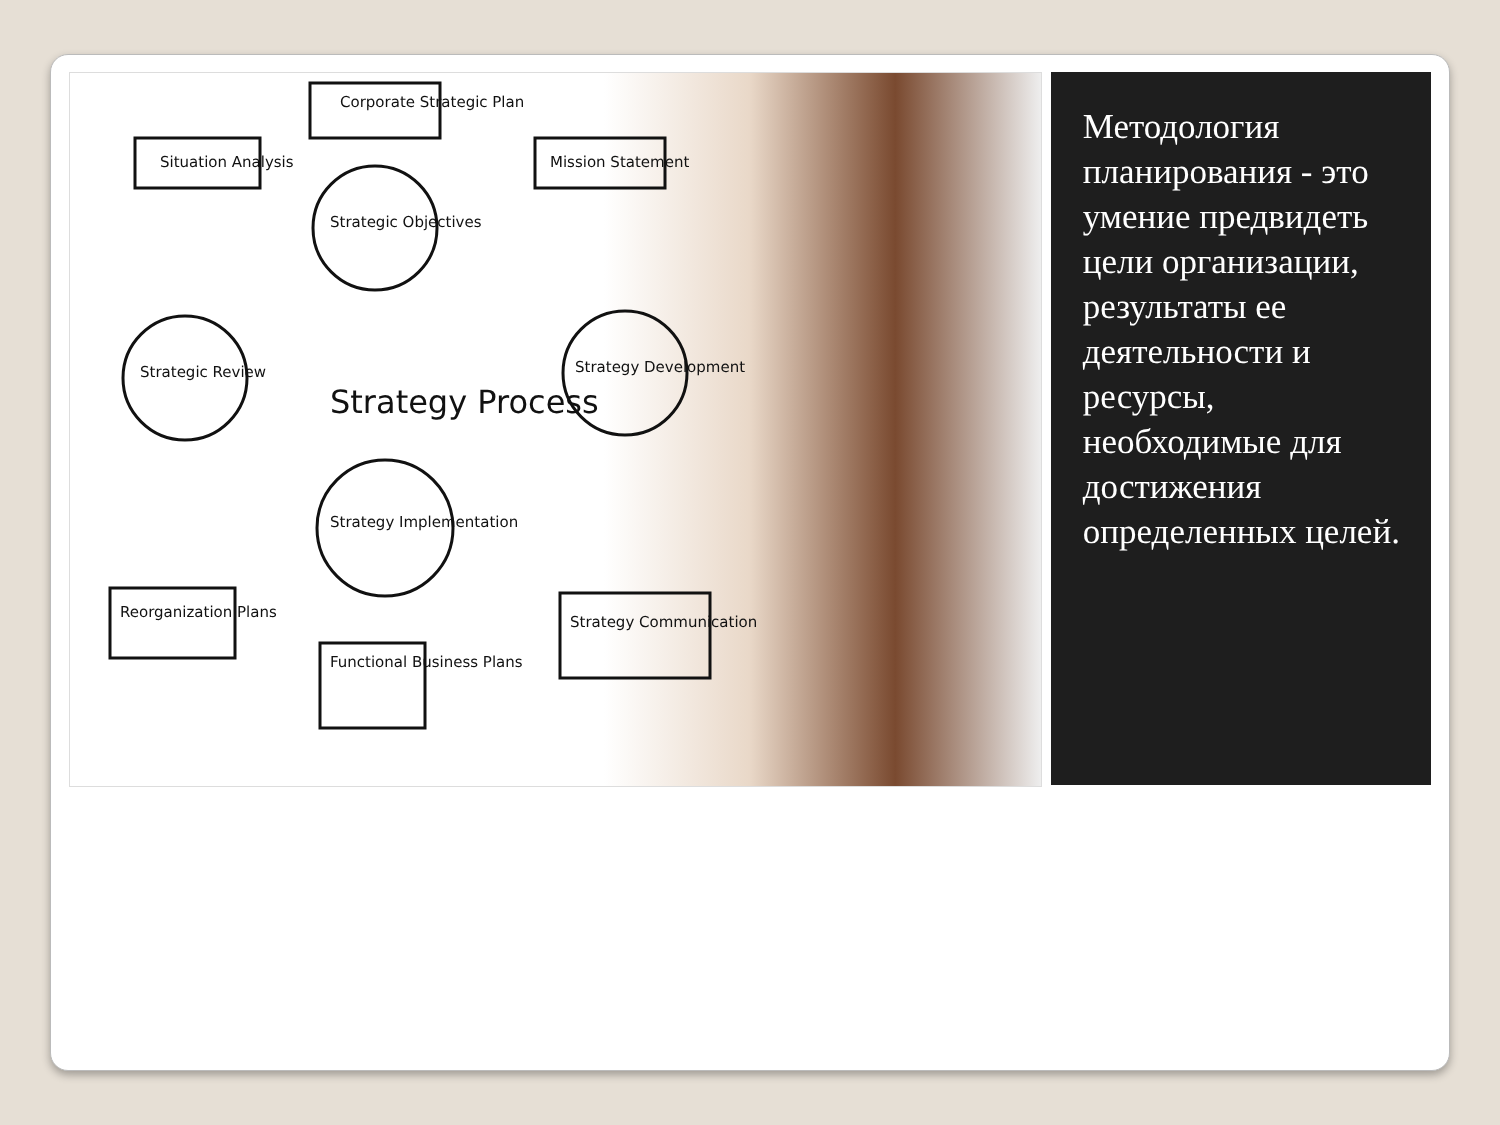Corporate Strategic Plan
Situation Analysis Mission Statement
Strategic Objectives
Strategic Review Strategy Development
Strategy Process
Strategy Implementation
Reorganization Plans
Functional Business Plans
Strategy Communication
Методология планирования - это умение предвидеть цели организации, результаты ее деятельности и ресурсы, необходимые для достижения определенных целей.